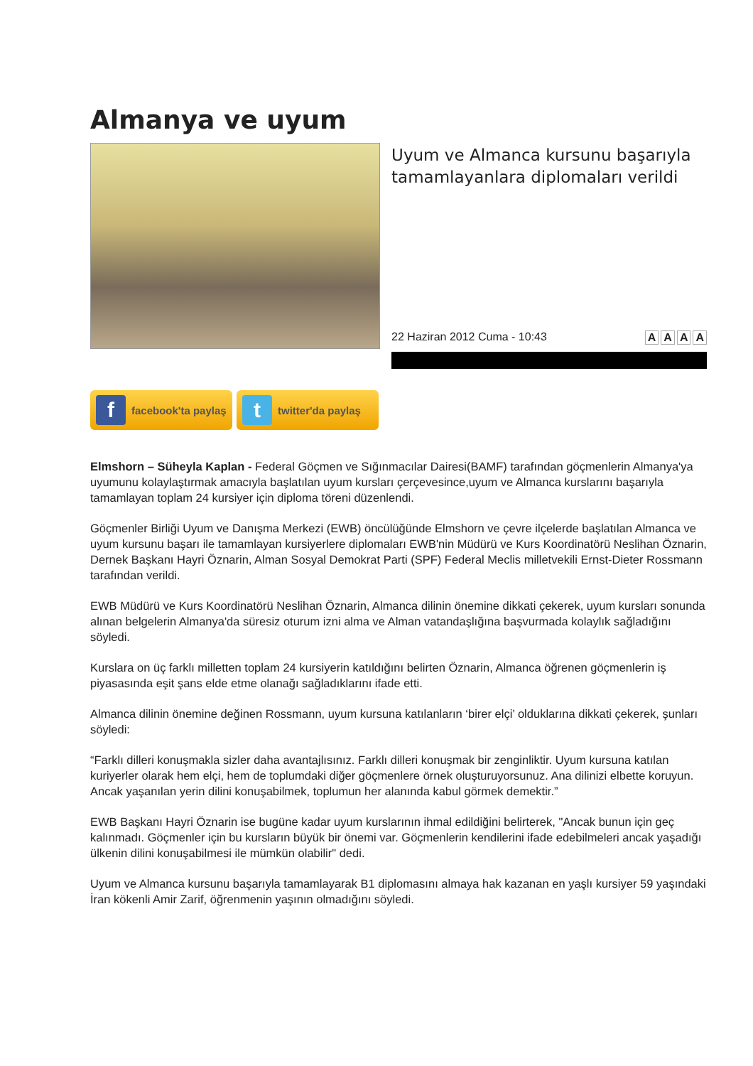Almanya ve uyum
Uyum ve Almanca kursunu başarıyla tamamlayanlara diplomaları verildi
22 Haziran 2012 Cuma - 10:43 AAAA
ffacebook'ta paylaş
ttwitter'da paylaş
Elmshorn – Süheyla Kaplan - Federal Göçmen ve Sığınmacılar Dairesi(BAMF) tarafından göçmenlerin Almanya'ya uyumunu kolaylaştırmak amacıyla başlatılan uyum kursları çerçevesince,uyum ve Almanca kurslarını başarıyla tamamlayan toplam 24 kursiyer için diploma töreni düzenlendi.
Göçmenler Birliği Uyum ve Danışma Merkezi (EWB) öncülüğünde Elmshorn ve çevre ilçelerde başlatılan Almanca ve uyum kursunu başarı ile tamamlayan kursiyerlere diplomaları EWB'nin Müdürü ve Kurs Koordinatörü Neslihan Öznarin, Dernek Başkanı Hayri Öznarin, Alman Sosyal Demokrat Parti (SPF) Federal Meclis milletvekili Ernst-Dieter Rossmann tarafından verildi.
EWB Müdürü ve Kurs Koordinatörü Neslihan Öznarin, Almanca dilinin önemine dikkati çekerek, uyum kursları sonunda alınan belgelerin Almanya'da süresiz oturum izni alma ve Alman vatandaşlığına başvurmada kolaylık sağladığını söyledi.
Kurslara on üç farklı milletten toplam 24 kursiyerin katıldığını belirten Öznarin, Almanca öğrenen göçmenlerin iş piyasasında eşit şans elde etme olanağı sağladıklarını ifade etti.
Almanca dilinin önemine değinen Rossmann, uyum kursuna katılanların ‘birer elçi’ olduklarına dikkati çekerek, şunları söyledi:
“Farklı dilleri konuşmakla sizler daha avantajlısınız. Farklı dilleri konuşmak bir zenginliktir. Uyum kursuna katılan kuriyerler olarak hem elçi, hem de toplumdaki diğer göçmenlere örnek oluşturuyorsunuz. Ana dilinizi elbette koruyun. Ancak yaşanılan yerin dilini konuşabilmek, toplumun her alanında kabul görmek demektir.”
EWB Başkanı Hayri Öznarin ise bugüne kadar uyum kurslarının ihmal edildiğini belirterek, "Ancak bunun için geç kalınmadı. Göçmenler için bu kursların büyük bir önemi var. Göçmenlerin kendilerini ifade edebilmeleri ancak yaşadığı ülkenin dilini konuşabilmesi ile mümkün olabilir" dedi.
Uyum ve Almanca kursunu başarıyla tamamlayarak B1 diplomasını almaya hak kazanan en yaşlı kursiyer 59 yaşındaki İran kökenli Amir Zarif, öğrenmenin yaşının olmadığını söyledi.